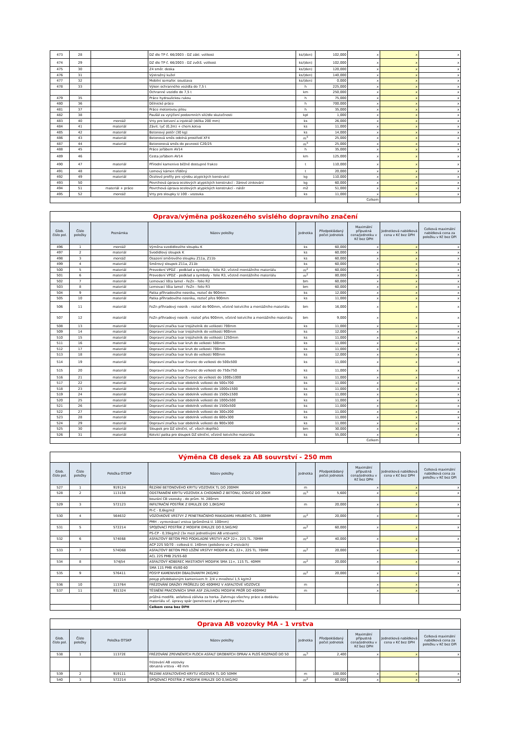| 473 | 28 | | DZ dle TP č. 66/2003 - DZ zákl. velikost | ks/(den) | 102,000 | x | x | x |
| 474 | 29 | | DZ dle TP č. 66/2003 - DZ zvětš. velikost | ks/(den) | 102,000 | x | x | x |
| 475 | 30 | | Z4 směr. deska | ks/(den) | 120,000 | x | x | x |
| 476 | 31 | | Výstražný kužel | ks/(den) | 140,000 | x | x | x |
| 477 | 32 | | Mobilní semafor. soustava | ks/(den) | 0,000 | x | x | x |
| 478 | 33 | | Výkon ochranného vozidla do 7,5 t | h | 225,000 | x | x | x |
| | | | Ochranné vozidlo do 7,5 t | km | 250,000 | x | x | x |
| 479 | 35 | | Práce hydraulickou rukou | h | 75,000 | x | x | x |
| 480 | 36 | | Dělnické práce | h | 700,000 | x | x | x |
| 481 | 37 | | Práce motorovou pilou | h | 35,000 | x | x | x |
| 482 | 38 | | Paušál za vytýčení podzemních sítí/dle skutečnosti | kpl | 1,000 | x | x | x |
| 483 | 40 | montáž | Vrty pro kotvení a injektáž (délka 200 mm) | ks | 26,000 | x | x | x |
| 484 | 41 | materiál | Závit. tyč (0,2m) + chem.kotva | ks | 11,000 | x | x | x |
| 485 | 42 | materiál | Betonový potěr (30 kg) | ks | 14,000 | x | x | x |
| 486 | 43 | materiál | Betonová směs odolná prostředí XF4 | m<sup>3</sup> | 25,000 | x | x | x |
| 487 | 44 | materiál | Betononová směs do pevnosti C20/25 | m<sup>3</sup> | 25,000 | x | x | x |
| 488 | 45 | | Práce jeřábem AV14 | h | 35,000 | x | x | x |
| 489 | 46 | | Cesta jeřábem AV14 | km | 125,000 | x | x | x |
| 490 | 47 | materiál | Přírodní kamenivo běžně dostupné frakce | t | 110,000 | x | x | x |
| 491 | 48 | materiál | Lomový kámen tříděný | t | 20,000 | x | x | x |
| 492 | 49 | materiál | Ocelové profily pro výrobu atypických konstrukcí | kg | 110,000 | x | x | x |
| 493 | 50 | | Povrchová úprava ocelových atypických konstrukcí - žárové zinkování | kg | 60,000 | x | x | x |
| 494 | 51 | materiál + práce | Povrchová úprava ocelových atypických konstrukcí - nátěr | m2 | 51,000 | x | x | x |
| 495 | 52 | montáž | Vrty pro sloupky U 100 - vozovka | ks | 11,000 | x | x | x |
| | | | | | | Celkem | | |
| Oprava/výměna poškozeného svislého dopravního značení | | | | | | | | |
| Glob. číslo pol. | Číslo položky | Poznámka | Název položky | Jednotka | Předpokládaný počet jednotek | Maximální přípustná cena/jednotku v Kč bez DPH | Jednotková nabídková cena v Kč bez DPH | Celková maximální nabídková cena za položku v Kč bez DPi |
| 496 | 1 | montáž | Výměna svodidlového sloupku K | ks | 60,000 | x | x | x |
| 497 | 2 | materiál | Svodidlový sloupek K | ks | 60,000 | x | x | x |
| 498 | 3 | montáž | Osazení směrového sloupku Z11a, Z11b | ks | 60,000 | x | x | x |
| 499 | 4 | materiál | Směrový sloupek Z11a, Z11b | ks | 60,000 | x | x | x |
| 500 | 5 | materiál | Provedení VPDZ - podklad a symboly - folie R2, včetně montážního materiálu | m<sup>2</sup> | 60,000 | x | x | x |
| 501 | 6 | materiál | Provedení VPDZ - podklad a symboly - folie R3, včetně montážního materiálu | m<sup>2</sup> | 80,000 | x | x | x |
| 502 | 7 | materiál | Lemovací lišta lamel - FeZn - folie R2 | bm | 60,000 | x | x | x |
| 503 | 8 | materiál | Lemovací lišta lamel - FeZn - folie R3 | bm | 60,000 | x | x | x |
| 504 | 9 | materiál | Patka příhradového nosníku, rozteč do 900mm | ks | 12,000 | x | x | x |
| 505 | 10 | materiál | Patka příhradového nosníku, rozteč přes 900mm | ks | 11,000 | x | x | x |
| 506 | 11 | materiál | FeZn příhradový nosník - rozteč do 900mm, včetně kotvícího a montážního materiálu | bm | 16,000 | x | x | x |
| 507 | 12 | materiál | FeZn příhradový nosník - rozteč přes 900mm, včetně kotvícího a montážního materiálu | bm | 9,000 | x | x | x |
| 508 | 13 | materiál | Dopravní značka tvar trojúhelník do velikosti 700mm | ks | 11,000 | x | x | x |
| 509 | 14 | materiál | Dopravní značka tvar trojúhelník do velikosti 900mm | ks | 12,000 | x | x | x |
| 510 | 15 | materiál | Dopravní značka tvar trojúhelník do velikosti 1250mm | ks | 11,000 | x | x | x |
| 511 | 16 | materiál | Dopravní značka tvar kruh do velkosti 500mm | ks | 11,000 | x | x | x |
| 512 | 17 | materiál | Dopravní značka tvar kruh do velkosti 700mm | ks | 11,000 | x | x | x |
| 513 | 18 | materiál | Dopravní značka tvar kruh do velkosti 900mm | ks | 12,000 | x | x | x |
| 514 | 19 | materiál | Dopravní značka tvar čtverec do velkosti do 500x500 | ks | 11,000 | x | x | x |
| 515 | 20 | materiál | Dopravní značka tvar čtverec do velkosti do 750x750 | ks | 11,000 | x | x | x |
| 516 | 21 | materiál | Dopravní značka tvar čtverec do velkosti do 1000x1000 | ks | 11,000 | x | x | x |
| 517 | 22 | materiál | Dopravní značka tvar obdelník velkosti do 500x700 | ks | 11,000 | x | x | x |
| 518 | 23 | materiál | Dopravní značka tvar obdelník velkosti do 1000x1500 | ks | 11,000 | x | x | x |
| 519 | 24 | materiál | Dopravní značka tvar obdelník velkosti do 1500x1500 | ks | 11,000 | x | x | x |
| 520 | 25 | materiál | Dopravní značka tvar obdelník velkosti do 1000x500 | ks | 11,000 | x | x | x |
| 521 | 26 | materiál | Dopravní značka tvar obdelník velkosti do 1500x500 | ks | 11,000 | x | x | x |
| 522 | 27 | materiál | Dopravní značka tvar obdelník velkosti do 300x200 | ks | 11,000 | x | x | x |
| 523 | 28 | materiál | Dopravní značka tvar obdelník velkosti do 600x300 | ks | 11,000 | x | x | x |
| 524 | 29 | materiál | Dopravní značka tvar obdelník velkosti do 900x300 | ks | 11,000 | x | x | x |
| 525 | 30 | materiál | Sloupek pro DZ silniční, vč. všech doplňků | bm | 30,000 | x | x | x |
| 526 | 31 | materiál | Kotvící patka pro sloupek DZ silniční, včetně kotvícího materiálu | ks | 55,000 | x | x | x |
| | | | | | | Celkem | | |
| Výměna CB desek za AB souvrství - 250 mm | | | | | | | | |
| Glob. číslo pol. | Číslo položky | Položka OTSKP | Název položky | Jednotka | Předpokládaný počet jednotek | Maximální přípustná cena/jednotku v Kč bez DPH | Jednotková nabídková cena v Kč bez DPH | Celková maximální nabídková cena za položku v Kč bez DPi |
| 527 | 1 | 919124 | ŘEZÁNÍ BETONOVÉHO KRYTU VOZOVEK TL DO 200MM | m | | x | x | x |
| 528 | 2 | 113158 | ODSTRANĚNÍ KRYTU VOZOVEK A CHODNÍKŮ Z BETONU, ODVOZ DO 20KM | m<sup>3</sup> | 5,600 | x | x | x |
| | | | bourání CB vozovky - do prům. hl. 280mm | | | | | |
| 529 | 3 | 572123 | INFILTRAČNÍ POSTŘIK Z EMULZE DO 1,0KG/M2 | m | 20,000 | x | x | x |
| | | | PI-C - 0,6kg/m2 | | | | | |
| 530 | 4 | 564632 | VOZOVKOVÉ VRSTVY Z PENETRAČNÍHO MAKADAMU HRUBÉHO TL. 100MM | m<sup>2</sup> | 20,000 | x | x | x |
| | | | PMH - vyrovnávací vrstva (průměrná tl. 100mm) | | | | | |
| 531 | 5 | 572214 | SPOJOVACÍ POSTŘIK Z MODIFIK EMULZE DO 0,5KG/M2 | m<sup>2</sup> | 60,000 | x | x | x |
| | | | PS-CP - 0,35kg/m2 (3x mezi jednotlivými AB vrstvami) | | | | | |
| 532 | 6 | 574E68 | ASFALTOVÝ BETON PRO PODKLADNÍ VRSTVY ACP 22+, 22S TL. 70MM | m<sup>2</sup> | 40,000 | x | x | x |
| | | | ACP 22S 50/70 - celková tl. 140mm (položeno ve 2 vrstvách) | | | | | |
| 533 | 7 | 574D68 | ASFALTOVÝ BETON PRO LOŽNÍ VRSTVY MODIFIK ACL 22+, 22S TL. 70MM | m<sup>2</sup> | 20,000 | x | x | x |
| | | | ACL 22S PMB 25/55-60 | | | | | |
| 534 | 8 | 574J54 | ASFALTOVÝ KOBEREC MASTIXOVÝ MODIFIK SMA 11+, 11S TL. 40MM | m<sup>2</sup> | 20,000 | x | x | x |
| | | | SMA 11S PMB 45/80-60 | | | | | |
| 535 | 9 | 576411 | POSYP KAMENIVEM OBALOVANÝM 2KG/M2 | m<sup>2</sup> | 20,000 | x | x | x |
| | | | posyp předobaleným kamenivem fr. 2/4 v množství 1,5 kg/m2 | | | | | |
| 536 | 10 | 113764 | FRÉZOVÁNÍ DRÁŽKY PRŮŘEZU DO 400MM2 V ASFALTOVÉ VOZOVCE | m | | x | x | x |
| 537 | 11 | 931324 | TĚSNĚNÍ PRACOVNÍCH SPAR ASF ZÁLIVKOU MODIFIK PRŮŘ DO 400MM2 | m | | x | x | x |
| | | | průžná modifik. asfaltová zálivka za horka. Zahrnuje všechny práce a dodávku materiálu vč. úpravy spár (penetrace) a přípravy povrchu | | | | | |
| | | | Celkem cena bez DPH | | | | | |
| Oprava AB vozovky MA - 1 vrstva | | | | | | | | |
| Glob. číslo pol. | Číslo položky | Položka OTSKP | Název položky | Jednotka | Předpokládaný počet jednotek | Maximální přípustná cena/jednotku v Kč bez DPH | Jednotková nabídková cena v Kč bez DPH | Celková maximální nabídková cena za položku v Kč bez DPi |
| 538 | 1 | 11372E | FRÉZOVÁNÍ ZPEVNĚNÝCH PLOCH ASFALT DROBNÝCH OPRAV A PLOŠ ROZPADŮ DO 50 | m<sup>3</sup> | 2,400 | x | x | x |
| | | | frézování AB vozovky obrusná vrstva - 40 mm | | | | | |
| 539 | 2 | 919111 | ŘEZÁNÍ ASFALTOVÉHO KRYTU VOZOVEK TL DO 50MM | m | 100,000 | x | x | x |
| 540 | 3 | 572214 | SPOJOVACÍ POSTŘIK Z MODIFIK EMULZE DO 0,5KG/M2 | m<sup>2</sup> | 60,000 | x | x | x |